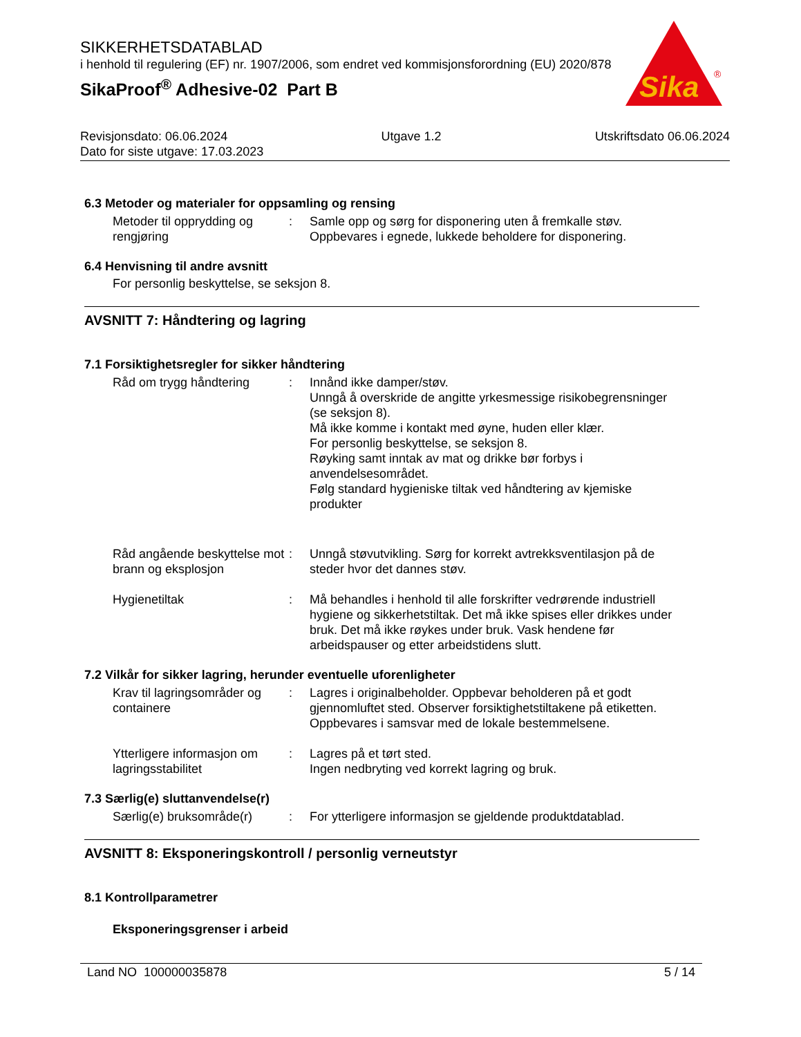SIKKERHETSDATABLAD
i henhold til regulering (EF) nr. 1907/2006, som endret ved kommisjonsforordning (EU) 2020/878
SikaProof<sup>®</sup> Adhesive-02 Part B
Sika
®
Revisjonsdato: 06.06.2024 Utgave 1.2 Utskriftsdato 06.06.2024
Dato for siste utgave: 17.03.2023
6.3 Metoder og materialer for oppsamling og rensing
Metoder til opprydding og rengjøring
: Samle opp og sørg for disponering uten å fremkalle støv.
Oppbevares i egnede, lukkede beholdere for disponering.
6.4 Henvisning til andre avsnitt
For personlig beskyttelse, se seksjon 8.
AVSNITT 7: Håndtering og lagring
7.1 Forsiktighetsregler for sikker håndtering
Råd om trygg håndtering : Innånd ikke damper/støv.
Unngå å overskride de angitte yrkesmessige risikobegrensninger (se seksjon 8).
Må ikke komme i kontakt med øyne, huden eller klær.
For personlig beskyttelse, se seksjon 8.
Røyking samt inntak av mat og drikke bør forbys i anvendelsesområdet.
Følg standard hygieniske tiltak ved håndtering av kjemiske produkter
Råd angående beskyttelse mot brann og eksplosjon
: Unngå støvutvikling. Sørg for korrekt avtrekksventilasjon på de steder hvor det dannes støv.
Hygienetiltak : Må behandles i henhold til alle forskrifter vedrørende industriell hygiene og sikkerhetstiltak. Det må ikke spises eller drikkes under bruk. Det må ikke røykes under bruk. Vask hendene før arbeidspauser og etter arbeidstidens slutt.
7.2 Vilkår for sikker lagring, herunder eventuelle uforenligheter
Krav til lagringsområder og containere
: Lagres i originalbeholder. Oppbevar beholderen på et godt gjennomluftet sted. Observer forsiktighetstiltakene på etiketten. Oppbevares i samsvar med de lokale bestemmelsene.
Ytterligere informasjon om lagringsstabilitet
: Lagres på et tørt sted.
Ingen nedbryting ved korrekt lagring og bruk.
7.3 Særlig(e) sluttanvendelse(r)
Særlig(e) bruksområde(r)
: For ytterligere informasjon se gjeldende produktdatablad.
AVSNITT 8: Eksponeringskontroll / personlig verneutstyr
8.1 Kontrollparametrer
Eksponeringsgrenser i arbeid
Land NO 100000035878 5 / 14